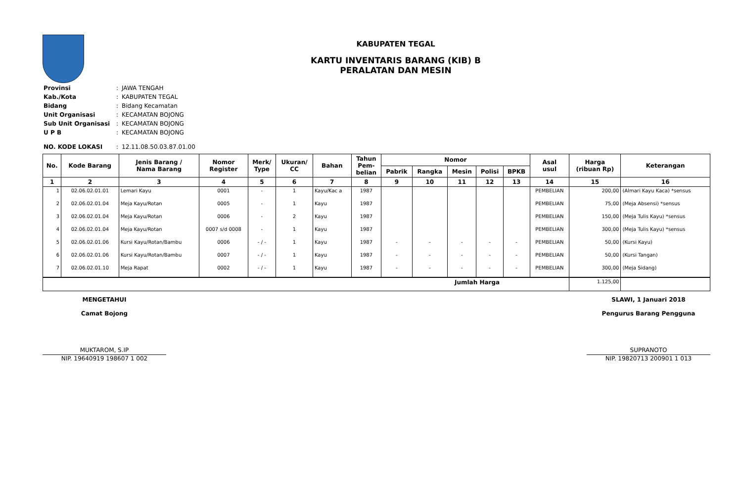KABUPATEN TEGAL
KARTU INVENTARIS BARANG (KIB) B
PERALATAN DAN MESIN
| Provinsi | : | JAWA TENGAH |
| Kab./Kota | : | KABUPATEN TEGAL |
| Bidang | : | Bidang Kecamatan |
| Unit Organisasi | : | KECAMATAN BOJONG |
| Sub Unit Organisasi | : | KECAMATAN BOJONG |
| U P B | : | KECAMATAN BOJONG |
| NO. KODE LOKASI | : | 12.11.08.50.03.87.01.00 |
| No. | Kode Barang | Jenis Barang / Nama Barang | Nomor Register | Merk/ Type | Ukuran/ CC | Bahan | Tahun Pem- belian | Nomor | | | | | Asal usul | Harga (ribuan Rp) | Keterangan |
| --- | --- | --- | --- | --- | --- | --- | --- | --- | --- | --- | --- | --- | --- | --- | --- |
| | | | | | | | | Pabrik | Rangka | Mesin | Polisi | BPKB | | | |
| 1 | 2 | 3 | 4 | 5 | 6 | 7 | 8 | 9 | 10 | 11 | 12 | 13 | 14 | 15 | 16 |
| 1 | 02.06.02.01.01 | Lemari Kayu | 0001 | - | 1 | Kayu/Kac a | 1987 | | | | | | PEMBELIAN | 200,00 | (Almari Kayu Kaca) *sensus |
| 2 | 02.06.02.01.04 | Meja Kayu/Rotan | 0005 | - | 1 | Kayu | 1987 | | | | | | PEMBELIAN | 75,00 | (Meja Absensi) *sensus |
| 3 | 02.06.02.01.04 | Meja Kayu/Rotan | 0006 | - | 2 | Kayu | 1987 | | | | | | PEMBELIAN | 150,00 | (Meja Tulis Kayu) *sensus |
| 4 | 02.06.02.01.04 | Meja Kayu/Rotan | 0007 s/d 0008 | - | 1 | Kayu | 1987 | | | | | | PEMBELIAN | 300,00 | (Meja Tulis Kayu) *sensus |
| 5 | 02.06.02.01.06 | Kursi Kayu/Rotan/Bambu | 0006 | - / - | 1 | Kayu | 1987 | - | - | - | - | - | PEMBELIAN | 50,00 | (Kursi Kayu) |
| 6 | 02.06.02.01.06 | Kursi Kayu/Rotan/Bambu | 0007 | - / - | 1 | Kayu | 1987 | - | - | - | - | - | PEMBELIAN | 50,00 | (Kursi Tangan) |
| 7 | 02.06.02.01.10 | Meja Rapat | 0002 | - / - | 1 | Kayu | 1987 | - | - | - | - | - | PEMBELIAN | 300,00 | (Meja Sidang) |
| Jumlah Harga | | | | | | | | | | | | | | 1.125,00 | |
MENGETAHUI
Camat Bojong
MUKTAROM, S.IP
NIP. 19640919 198607 1 002
SLAWI, 1 Januari 2018
Pengurus Barang Pengguna
SUPRANOTO
NIP. 19820713 200901 1 013